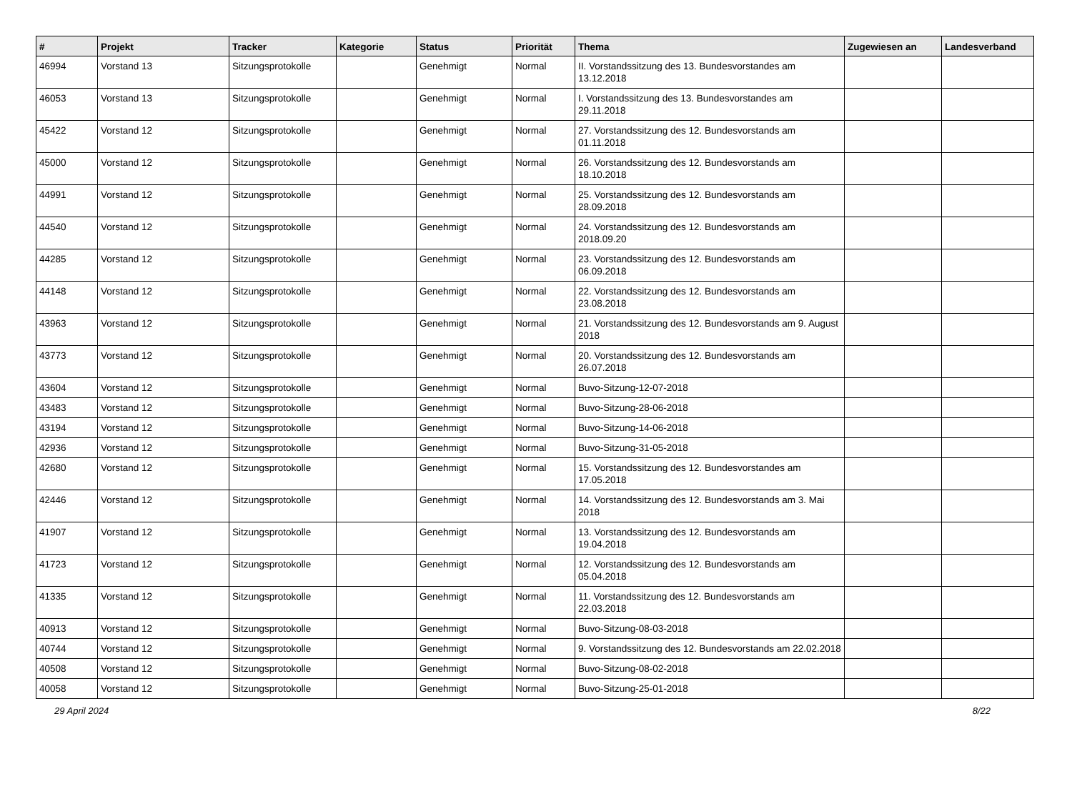| # | Projekt | Tracker | Kategorie | Status | Priorität | Thema | Zugewiesen an | Landesverband |
| --- | --- | --- | --- | --- | --- | --- | --- | --- |
| 46994 | Vorstand 13 | Sitzungsprotokolle | | Genehmigt | Normal | II. Vorstandssitzung des 13. Bundesvorstandes am 13.12.2018 | | |
| 46053 | Vorstand 13 | Sitzungsprotokolle | | Genehmigt | Normal | I. Vorstandssitzung des 13. Bundesvorstandes am 29.11.2018 | | |
| 45422 | Vorstand 12 | Sitzungsprotokolle | | Genehmigt | Normal | 27. Vorstandssitzung des 12. Bundesvorstands am 01.11.2018 | | |
| 45000 | Vorstand 12 | Sitzungsprotokolle | | Genehmigt | Normal | 26. Vorstandssitzung des 12. Bundesvorstands am 18.10.2018 | | |
| 44991 | Vorstand 12 | Sitzungsprotokolle | | Genehmigt | Normal | 25. Vorstandssitzung des 12. Bundesvorstands am 28.09.2018 | | |
| 44540 | Vorstand 12 | Sitzungsprotokolle | | Genehmigt | Normal | 24. Vorstandssitzung des 12. Bundesvorstands am 2018.09.20 | | |
| 44285 | Vorstand 12 | Sitzungsprotokolle | | Genehmigt | Normal | 23. Vorstandssitzung des 12. Bundesvorstands am 06.09.2018 | | |
| 44148 | Vorstand 12 | Sitzungsprotokolle | | Genehmigt | Normal | 22. Vorstandssitzung des 12. Bundesvorstands am 23.08.2018 | | |
| 43963 | Vorstand 12 | Sitzungsprotokolle | | Genehmigt | Normal | 21. Vorstandssitzung des 12. Bundesvorstands am 9. August 2018 | | |
| 43773 | Vorstand 12 | Sitzungsprotokolle | | Genehmigt | Normal | 20. Vorstandssitzung des 12. Bundesvorstands am 26.07.2018 | | |
| 43604 | Vorstand 12 | Sitzungsprotokolle | | Genehmigt | Normal | Buvo-Sitzung-12-07-2018 | | |
| 43483 | Vorstand 12 | Sitzungsprotokolle | | Genehmigt | Normal | Buvo-Sitzung-28-06-2018 | | |
| 43194 | Vorstand 12 | Sitzungsprotokolle | | Genehmigt | Normal | Buvo-Sitzung-14-06-2018 | | |
| 42936 | Vorstand 12 | Sitzungsprotokolle | | Genehmigt | Normal | Buvo-Sitzung-31-05-2018 | | |
| 42680 | Vorstand 12 | Sitzungsprotokolle | | Genehmigt | Normal | 15. Vorstandssitzung des 12. Bundesvorstandes am 17.05.2018 | | |
| 42446 | Vorstand 12 | Sitzungsprotokolle | | Genehmigt | Normal | 14. Vorstandssitzung des 12. Bundesvorstands am 3. Mai 2018 | | |
| 41907 | Vorstand 12 | Sitzungsprotokolle | | Genehmigt | Normal | 13. Vorstandssitzung des 12. Bundesvorstands am 19.04.2018 | | |
| 41723 | Vorstand 12 | Sitzungsprotokolle | | Genehmigt | Normal | 12. Vorstandssitzung des 12. Bundesvorstands am 05.04.2018 | | |
| 41335 | Vorstand 12 | Sitzungsprotokolle | | Genehmigt | Normal | 11. Vorstandssitzung des 12. Bundesvorstands am 22.03.2018 | | |
| 40913 | Vorstand 12 | Sitzungsprotokolle | | Genehmigt | Normal | Buvo-Sitzung-08-03-2018 | | |
| 40744 | Vorstand 12 | Sitzungsprotokolle | | Genehmigt | Normal | 9. Vorstandssitzung des 12. Bundesvorstands am 22.02.2018 | | |
| 40508 | Vorstand 12 | Sitzungsprotokolle | | Genehmigt | Normal | Buvo-Sitzung-08-02-2018 | | |
| 40058 | Vorstand 12 | Sitzungsprotokolle | | Genehmigt | Normal | Buvo-Sitzung-25-01-2018 | | |
29 April 2024 8/22